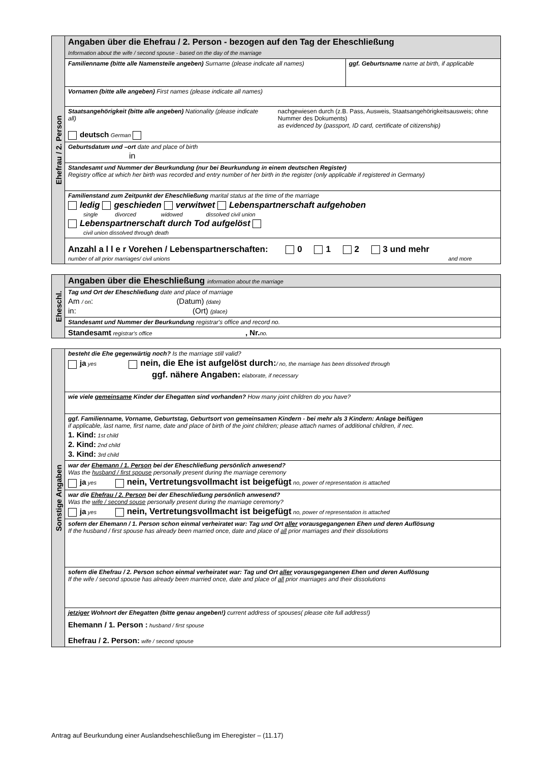| Ehefrau / 2. Person | Angaben über die Ehefrau / 2. Person - bezogen auf den Tag der Eheschließung Information about the wife / second spouse - based on the day of the marriage | |
| | Familienname (bitte alle Namensteile angeben) Surname (please indicate all names) | ggf. Geburtsname name at birth, if applicable |
| | Vornamen (bitte alle angeben) First names (please indicate all names) | |
| | Staatsangehörigkeit (bitte alle angeben) Nationality (please indicate all) nachgewiesen durch (z.B. Pass, Ausweis, Staatsangehörigkeitsausweis; ohne Nummer des Dokuments) as evidenced by (passport, ID card, certificate of citizenship) deutsch German | |
| | Geburtsdatum und –ort date and place of birth in | |
| | Standesamt und Nummer der Beurkundung (nur bei Beurkundung in einem deutschen Register) Registry office at which her birth was recorded and entry number of her birth in the register (only applicable if registered in Germany) | |
| | Familienstand zum Zeitpunkt der Eheschließung marital status at the time of the marriage ledig geschieden verwitwet Lebenspartnerschaft aufgehoben single divorced widowed dissolved civil union Lebenspartnerschaft durch Tod aufgelöst civil union dissolved through death | |
| | Anzahl a l l e r Vorehen / Lebenspartnerschaften: 0 1 2 3 und mehr number of all prior marriages/ civil unions and more | |
| Eheschl. | Angaben über die Eheschließung information about the marriage |
| | Tag und Ort der Eheschließung date and place of marriage Am / on : (Datum) (date) in: (Ort) (place) |
| | Standesamt und Nummer der Beurkundung registrar's office and record no. |
| | Standesamt registrar's office , Nr. no. |
| Sonstige Angaben | besteht die Ehe gegenwärtig noch? Is the marriage still valid? ja yes nein, die Ehe ist aufgelöst durch: / no, the marriage has been dissolved through ggf. nähere Angaben: elaborate, if necessary |
| | wie viele gemeinsame Kinder der Ehegatten sind vorhanden? How many joint children do you have? |
| | ggf. Familienname, Vorname, Geburtstag, Geburtsort von gemeinsamen Kindern - bei mehr als 3 Kindern: Anlage beifügen if applicable, last name, first name, date and place of birth of the joint children; please attach names of additional children, if nec. 1. Kind: 1st child 2. Kind: 2nd child 3. Kind: 3rd child |
| | war der Ehemann / 1. Person bei der Eheschließung persönlich anwesend? Was the husband / first spouse personally present during the marriage ceremony ja yes nein, Vertretungsvollmacht ist beigefügt no, power of representation is attached |
| | war die Ehefrau / 2. Person bei der Eheschließung persönlich anwesend? Was the wife / second souse personally present during the marriage ceremony? ja yes nein, Vertretungsvollmacht ist beigefügt no, power of representation is attached |
| | sofern der Ehemann / 1. Person schon einmal verheiratet war: Tag und Ort aller vorausgegangenen Ehen und deren Auflösung If the husband / first spouse has already been married once, date and place of all prior marriages and their dissolutions |
| | sofern die Ehefrau / 2. Person schon einmal verheiratet war: Tag und Ort aller vorausgegangenen Ehen und deren Auflösung If the wife / second spouse has already been married once, date and place of all prior marriages and their dissolutions |
| | jetziger Wohnort der Ehegatten (bitte genau angeben!) current address of spouses( please cite full address!) Ehemann / 1. Person : husband / first spouse Ehefrau / 2. Person: wife / second spouse |
Antrag auf Beurkundung einer Auslandseheschließung im Eheregister – (11.17)